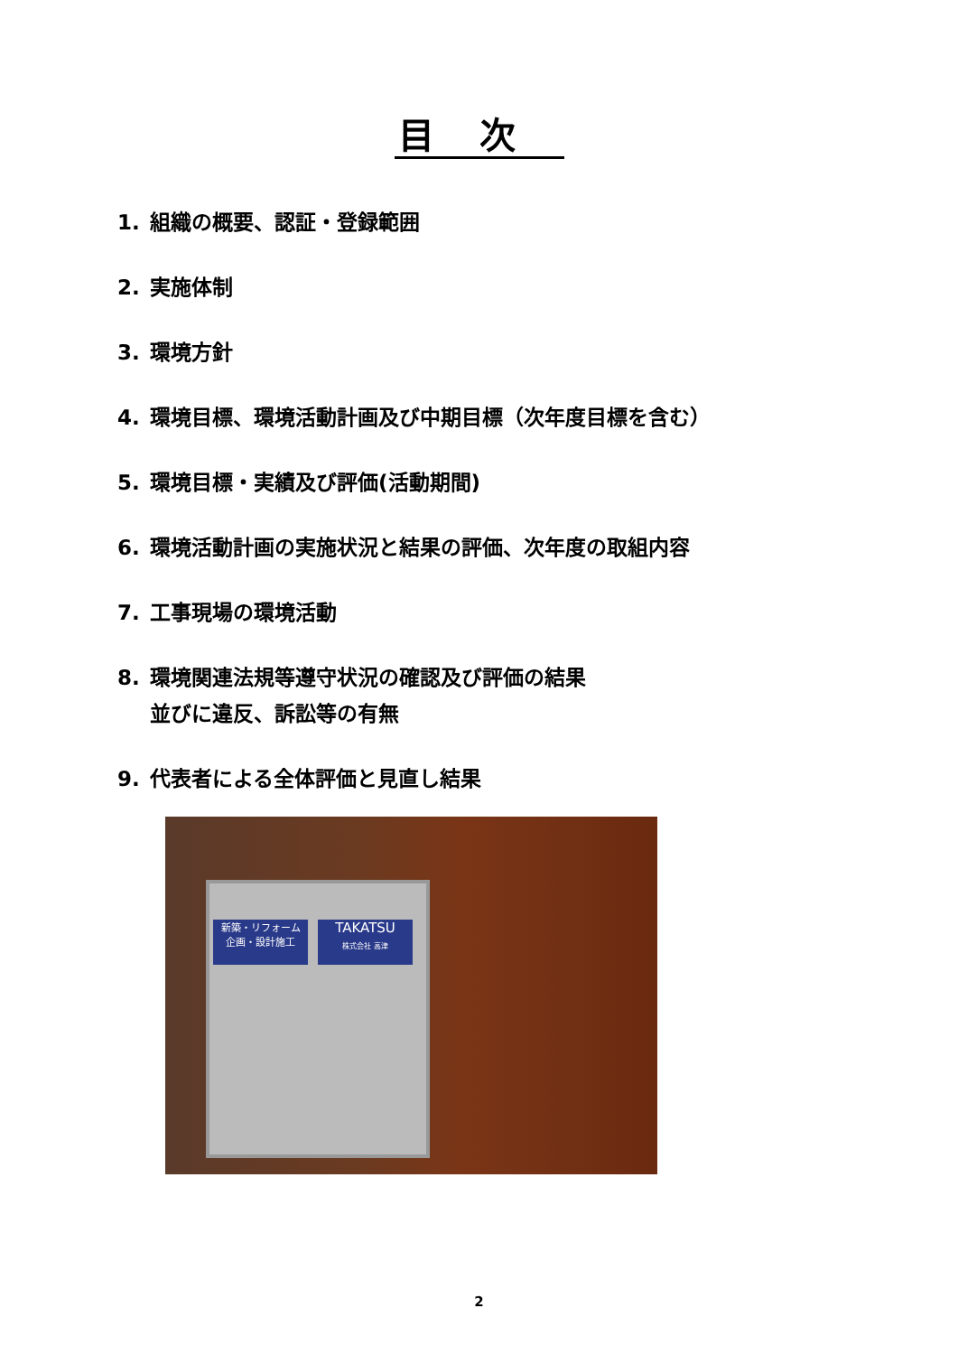目次
1. 組織の概要、認証・登録範囲
2. 実施体制
3. 環境方針
4. 環境目標、環境活動計画及び中期目標（次年度目標を含む）
5. 環境目標・実績及び評価(活動期間)
6. 環境活動計画の実施状況と結果の評価、次年度の取組内容
7. 工事現場の環境活動
8. 環境関連法規等遵守状況の確認及び評価の結果
並びに違反、訴訟等の有無
9. 代表者による全体評価と見直し結果
新築・リフォーム
企画・設計施工
TAKATSU
株式会社 高津
2